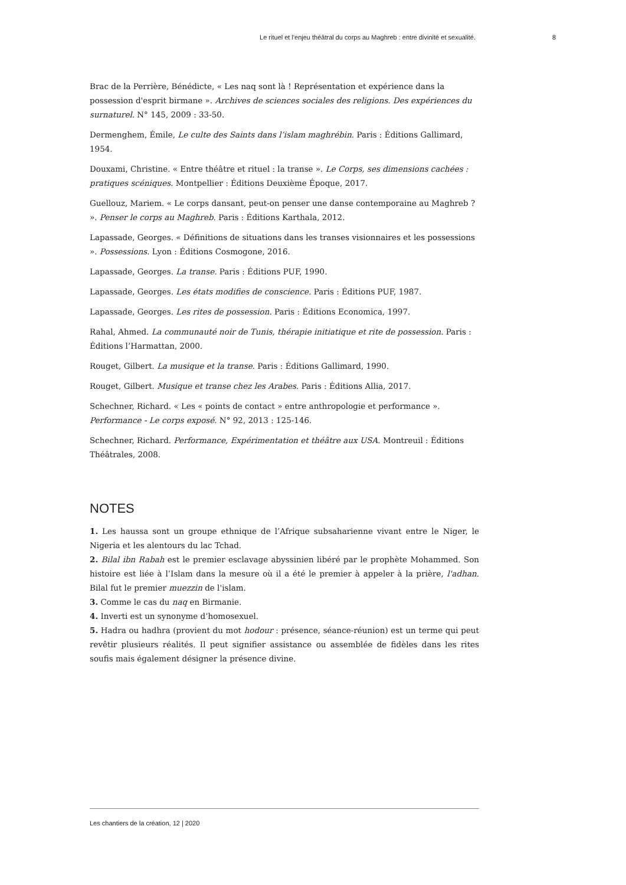Le rituel et l'enjeu théâtral du corps au Maghreb : entre divinité et sexualité. 8
Brac de la Perrière, Bénédicte, « Les naq sont là ! Représentation et expérience dans la possession d'esprit birmane ». Archives de sciences sociales des religions. Des expériences du surnaturel. N° 145, 2009 : 33-50.
Dermenghem, Émile, Le culte des Saints dans l’islam maghrébin. Paris : Éditions Gallimard, 1954.
Douxami, Christine. « Entre théâtre et rituel : la transe ». Le Corps, ses dimensions cachées : pratiques scéniques. Montpellier : Éditions Deuxième Époque, 2017.
Guellouz, Mariem. « Le corps dansant, peut-on penser une danse contemporaine au Maghreb ? ». Penser le corps au Maghreb. Paris : Éditions Karthala, 2012.
Lapassade, Georges. « Définitions de situations dans les transes visionnaires et les possessions ». Possessions. Lyon : Éditions Cosmogone, 2016.
Lapassade, Georges. La transe. Paris : Éditions PUF, 1990.
Lapassade, Georges. Les états modifies de conscience. Paris : Éditions PUF, 1987.
Lapassade, Georges. Les rites de possession. Paris : Éditions Economica, 1997.
Rahal, Ahmed. La communauté noir de Tunis, thérapie initiatique et rite de possession. Paris : Éditions l’Harmattan, 2000.
Rouget, Gilbert. La musique et la transe. Paris : Éditions Gallimard, 1990.
Rouget, Gilbert. Musique et transe chez les Arabes. Paris : Éditions Allia, 2017.
Schechner, Richard. « Les « points de contact » entre anthropologie et performance ». Performance - Le corps exposé. N° 92, 2013 : 125-146.
Schechner, Richard. Performance, Expérimentation et théâtre aux USA. Montreuil : Éditions Théâtrales, 2008.
NOTES
1. Les haussa sont un groupe ethnique de l’Afrique subsaharienne vivant entre le Niger, le Nigeria et les alentours du lac Tchad.
2. Bilal ibn Rabah est le premier esclavage abyssinien libéré par le prophète Mohammed. Son histoire est liée à l’Islam dans la mesure où il a été le premier à appeler à la prière, l'adhan. Bilal fut le premier muezzin de l'islam.
3. Comme le cas du naq en Birmanie.
4. Inverti est un synonyme d’homosexuel.
5. Hadra ou hadhra (provient du mot hodour : présence, séance-réunion) est un terme qui peut revêtir plusieurs réalités. Il peut signifier assistance ou assemblée de fidèles dans les rites soufis mais également désigner la présence divine.
Les chantiers de la création, 12 | 2020